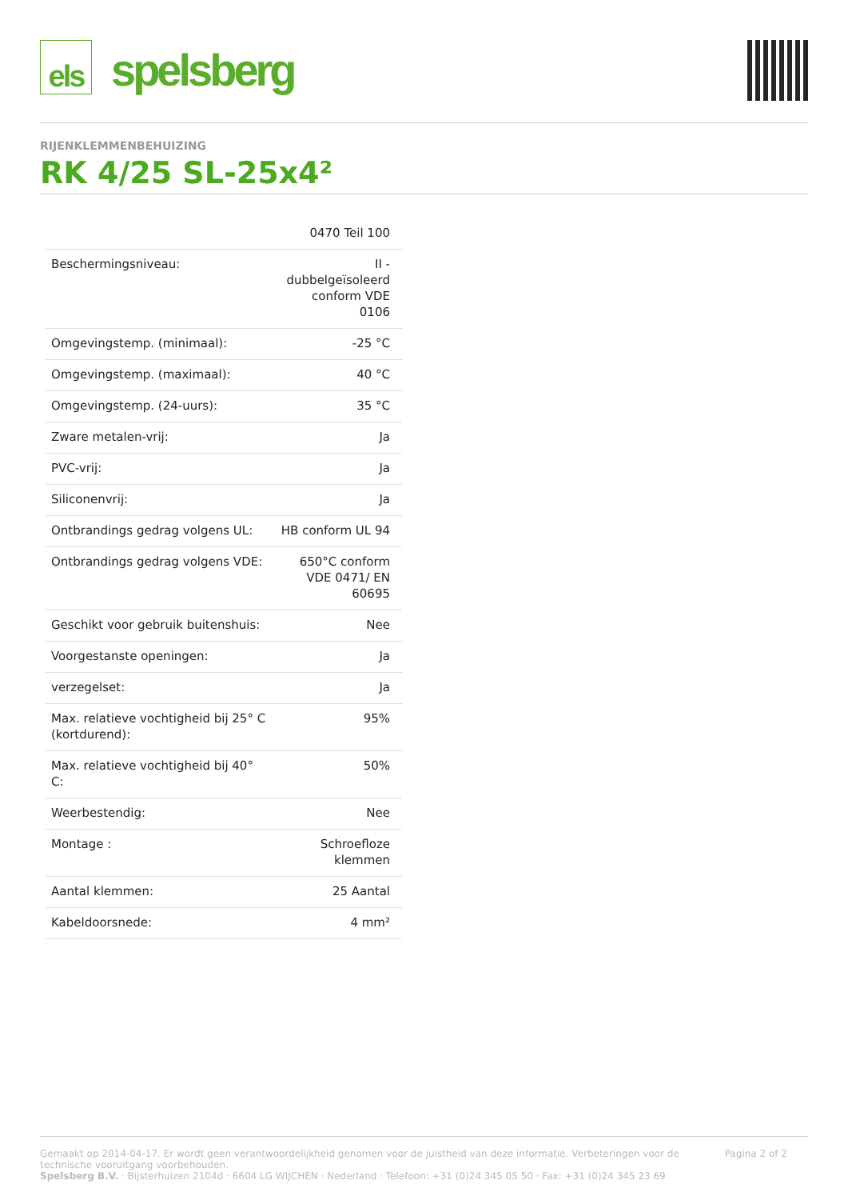els
spelsberg
RIJENKLEMMENBEHUIZING
RK 4/25 SL-25x4²
| | 0470 Teil 100 |
| Beschermingsniveau: | II - dubbelgeïsoleerd conform VDE 0106 |
| Omgevingstemp. (minimaal): | -25 °C |
| Omgevingstemp. (maximaal): | 40 °C |
| Omgevingstemp. (24-uurs): | 35 °C |
| Zware metalen-vrij: | Ja |
| PVC-vrij: | Ja |
| Siliconenvrij: | Ja |
| Ontbrandings gedrag volgens UL: | HB conform UL 94 |
| Ontbrandings gedrag volgens VDE: | 650°C conform VDE 0471/ EN 60695 |
| Geschikt voor gebruik buitenshuis: | Nee |
| Voorgestanste openingen: | Ja |
| verzegelset: | Ja |
| Max. relatieve vochtigheid bij 25° C (kortdurend): | 95% |
| Max. relatieve vochtigheid bij 40° C: | 50% |
| Weerbestendig: | Nee |
| Montage : | Schroefloze klemmen |
| Aantal klemmen: | 25 Aantal |
| Kabeldoorsnede: | 4 mm² |
Gemaakt op 2014-04-17. Er wordt geen verantwoordelijkheid genomen voor de juistheid van deze informatie. Verbeteringen voor de technische vooruitgang voorbehouden.
Spelsberg B.V. · Bijsterhuizen 2104d · 6604 LG WIJCHEN · Nederland · Telefoon: +31 (0)24 345 05 50 · Fax: +31 (0)24 345 23 69
Pagina 2 of 2